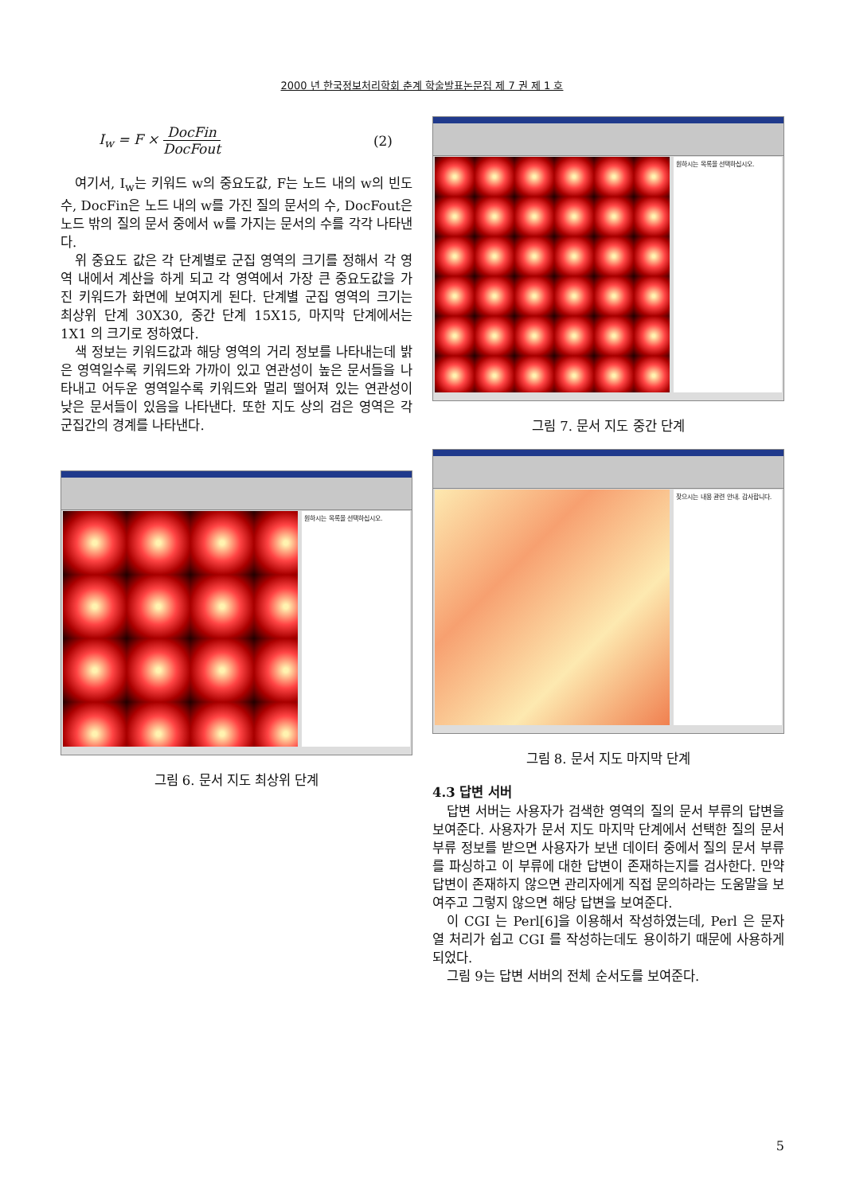2000 년 한국정보처리학회 춘계 학술발표논문집 제 7 권 제 1 호
I<sub>w</sub> = F × DocFin DocFout (2)
여기서, I<sub>w</sub>는 키워드 w의 중요도값, F는 노드 내의 w의 빈도수, DocFin은 노드 내의 w를 가진 질의 문서의 수, DocFout은 노드 밖의 질의 문서 중에서 w를 가지는 문서의 수를 각각 나타낸다.
위 중요도 값은 각 단계별로 군집 영역의 크기를 정해서 각 영역 내에서 계산을 하게 되고 각 영역에서 가장 큰 중요도값을 가진 키워드가 화면에 보여지게 된다. 단계별 군집 영역의 크기는 최상위 단계 30X30, 중간 단계 15X15, 마지막 단계에서는 1X1 의 크기로 정하였다.
색 정보는 키워드값과 해당 영역의 거리 정보를 나타내는데 밝은 영역일수록 키워드와 가까이 있고 연관성이 높은 문서들을 나타내고 어두운 영역일수록 키워드와 멀리 떨어져 있는 연관성이 낮은 문서들이 있음을 나타낸다. 또한 지도 상의 검은 영역은 각 군집간의 경계를 나타낸다.
원하시는 목록을 선택하십시오.
그림 6. 문서 지도 최상위 단계
원하시는 목록을 선택하십시오.
그림 7. 문서 지도 중간 단계
찾으시는 내용 관련 안내. 감사합니다.
그림 8. 문서 지도 마지막 단계
4.3 답변 서버
답변 서버는 사용자가 검색한 영역의 질의 문서 부류의 답변을 보여준다. 사용자가 문서 지도 마지막 단계에서 선택한 질의 문서 부류 정보를 받으면 사용자가 보낸 데이터 중에서 질의 문서 부류를 파싱하고 이 부류에 대한 답변이 존재하는지를 검사한다. 만약 답변이 존재하지 않으면 관리자에게 직접 문의하라는 도움말을 보여주고 그렇지 않으면 해당 답변을 보여준다.
이 CGI 는 Perl[6]을 이용해서 작성하였는데, Perl 은 문자열 처리가 쉽고 CGI 를 작성하는데도 용이하기 때문에 사용하게 되었다.
그림 9는 답변 서버의 전체 순서도를 보여준다.
5